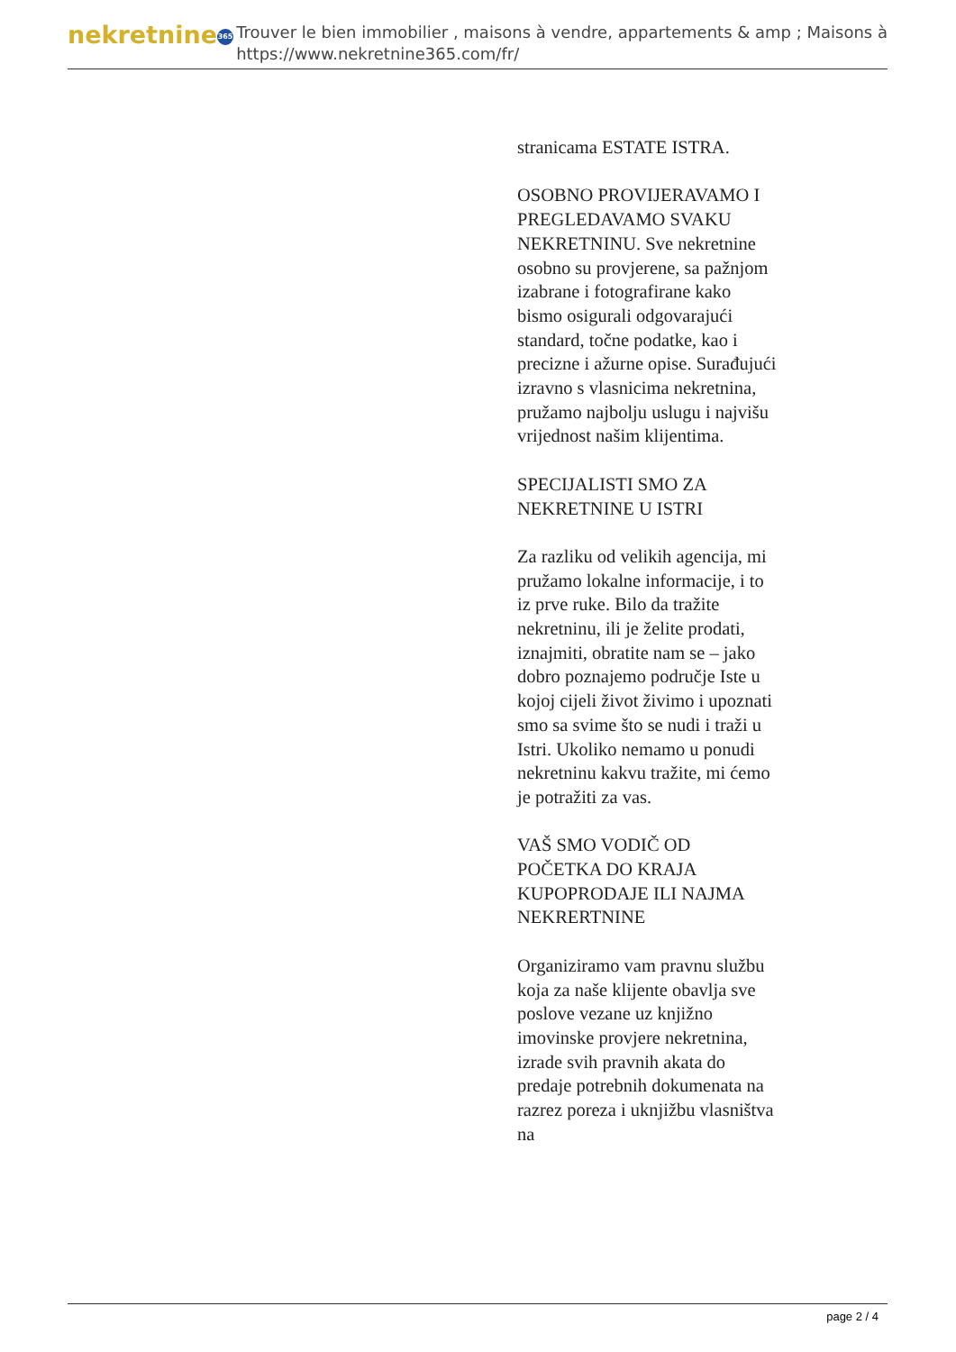nekretnine 365
Trouver le bien immobilier , maisons à vendre, appartements & amp ; Maisons à
https://www.nekretnine365.com/fr/
stranicama ESTATE ISTRA.
OSOBNO PROVIJERAVAMO I PREGLEDAVAMO SVAKU NEKRETNINU. Sve nekretnine osobno su provjerene, sa pažnjom izabrane i fotografirane kako bismo osigurali odgovarajući standard, točne podatke, kao i precizne i ažurne opise. Surađujući izravno s vlasnicima nekretnina, pružamo najbolju uslugu i najvišu vrijednost našim klijentima.
SPECIJALISTI SMO ZA NEKRETNINE U ISTRI
Za razliku od velikih agencija, mi pružamo lokalne informacije, i to iz prve ruke. Bilo da tražite nekretninu, ili je želite prodati, iznajmiti, obratite nam se – jako dobro poznajemo područje Iste u kojoj cijeli život živimo i upoznati smo sa svime što se nudi i traži u Istri. Ukoliko nemamo u ponudi nekretninu kakvu tražite, mi ćemo je potražiti za vas.
VAŠ SMO VODIČ OD POČETKA DO KRAJA KUPOPRODAJE ILI NAJMA NEKRERTNINE
Organiziramo vam pravnu službu koja za naše klijente obavlja sve poslove vezane uz knjižno imovinske provjere nekretnina, izrade svih pravnih akata do predaje potrebnih dokumenata na razrez poreza i uknjižbu vlasništva na
page 2 / 4